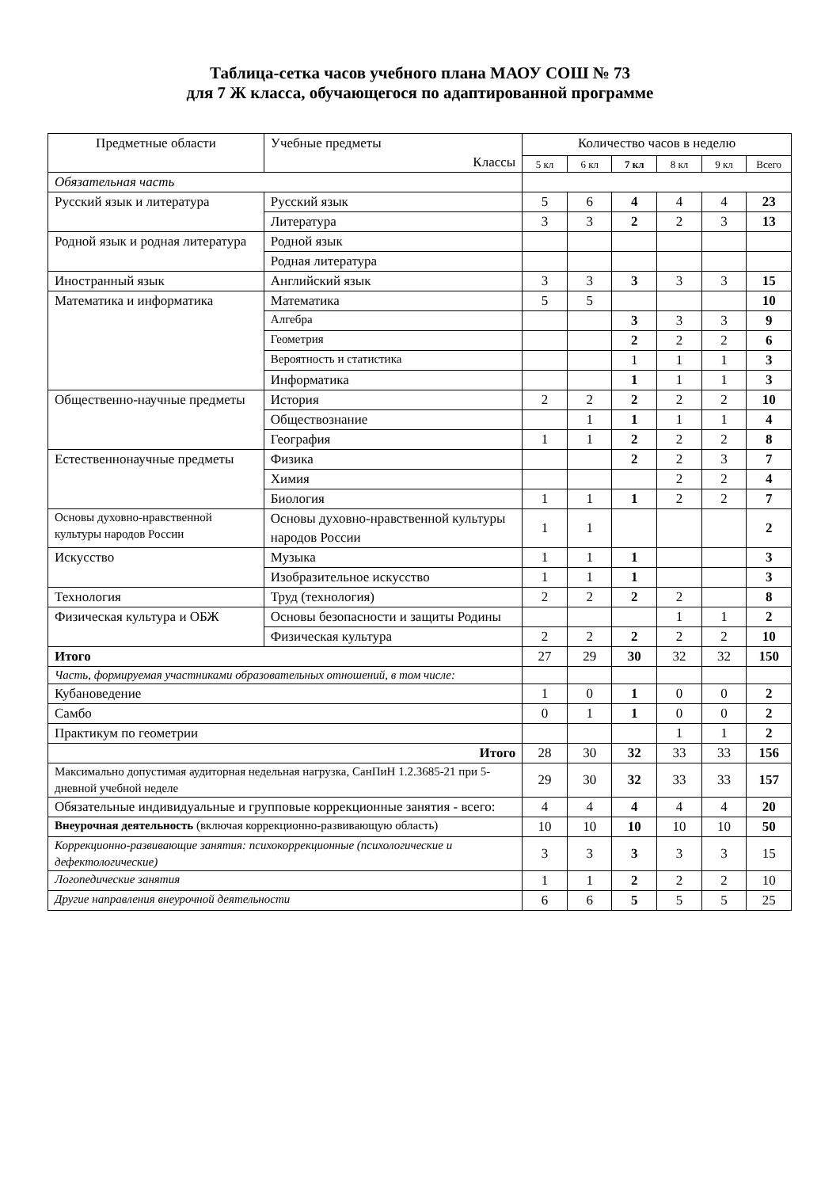Таблица-сетка часов учебного плана МАОУ СОШ № 73
для 7 Ж класса, обучающегося по адаптированной программе
| Предметные области | Учебные предметы Классы | Количество часов в неделю | | | | | |
| --- | --- | --- | --- | --- | --- | --- | --- |
| | | 5 кл | 6 кл | 7 кл | 8 кл | 9 кл | Всего |
| Обязательная часть | | | | | | | |
| Русский язык и литература | Русский язык | 5 | 6 | 4 | 4 | 4 | 23 |
| | Литература | 3 | 3 | 2 | 2 | 3 | 13 |
| Родной язык и родная литература | Родной язык | | | | | | |
| | Родная литература | | | | | | |
| Иностранный язык | Английский язык | 3 | 3 | 3 | 3 | 3 | 15 |
| Математика и информатика | Математика | 5 | 5 | | | | 10 |
| | Алгебра | | | 3 | 3 | 3 | 9 |
| | Геометрия | | | 2 | 2 | 2 | 6 |
| | Вероятность и статистика | | | 1 | 1 | 1 | 3 |
| | Информатика | | | 1 | 1 | 1 | 3 |
| Общественно-научные предметы | История | 2 | 2 | 2 | 2 | 2 | 10 |
| | Обществознание | | 1 | 1 | 1 | 1 | 4 |
| | География | 1 | 1 | 2 | 2 | 2 | 8 |
| Естественнонаучные предметы | Физика | | | 2 | 2 | 3 | 7 |
| | Химия | | | | 2 | 2 | 4 |
| | Биология | 1 | 1 | 1 | 2 | 2 | 7 |
| Основы духовно-нравственной культуры народов России | Основы духовно-нравственной культуры народов России | 1 | 1 | | | | 2 |
| Искусство | Музыка | 1 | 1 | 1 | | | 3 |
| | Изобразительное искусство | 1 | 1 | 1 | | | 3 |
| Технология | Труд (технология) | 2 | 2 | 2 | 2 | | 8 |
| Физическая культура и ОБЖ | Основы безопасности и защиты Родины | | | | 1 | 1 | 2 |
| | Физическая культура | 2 | 2 | 2 | 2 | 2 | 10 |
| Итого | | 27 | 29 | 30 | 32 | 32 | 150 |
| Часть, формируемая участниками образовательных отношений, в том числе: | | | | | | | |
| Кубановедение | | 1 | 0 | 1 | 0 | 0 | 2 |
| Самбо | | 0 | 1 | 1 | 0 | 0 | 2 |
| Практикум по геометрии | | | | | 1 | 1 | 2 |
| Итого | | 28 | 30 | 32 | 33 | 33 | 156 |
| Максимально допустимая аудиторная недельная нагрузка, СанПиН 1.2.3685-21 при 5-дневной учебной неделе | | 29 | 30 | 32 | 33 | 33 | 157 |
| Обязательные индивидуальные и групповые коррекционные занятия - всего: | | 4 | 4 | 4 | 4 | 4 | 20 |
| Внеурочная деятельность (включая коррекционно-развивающую область) | | 10 | 10 | 10 | 10 | 10 | 50 |
| Коррекционно-развивающие занятия: психокоррекционные (психологические и дефектологические) | | 3 | 3 | 3 | 3 | 3 | 15 |
| Логопедические занятия | | 1 | 1 | 2 | 2 | 2 | 10 |
| Другие направления внеурочной деятельности | | 6 | 6 | 5 | 5 | 5 | 25 |